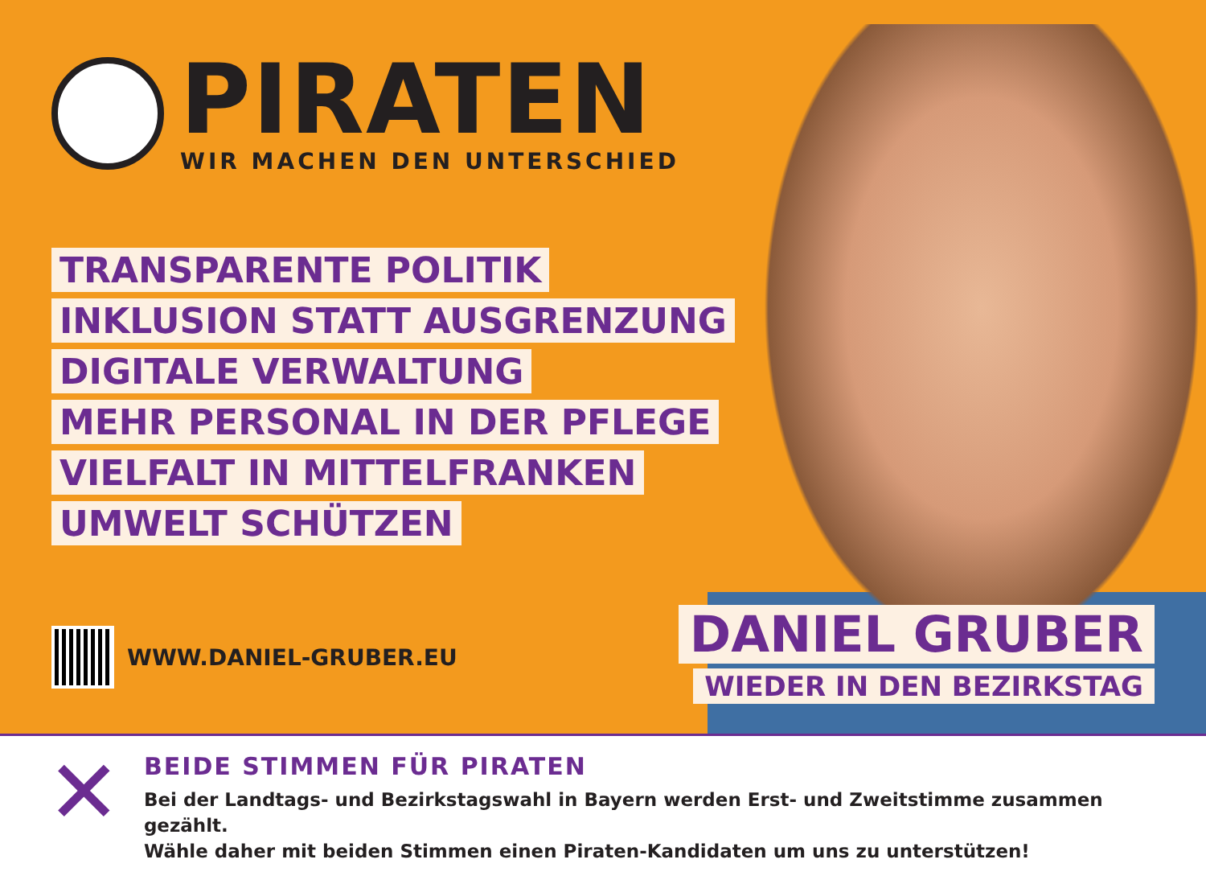PIRATEN
WIR MACHEN DEN UNTERSCHIED
TRANSPARENTE POLITIK
INKLUSION STATT AUSGRENZUNG
DIGITALE VERWALTUNG
MEHR PERSONAL IN DER PFLEGE
VIELFALT IN MITTELFRANKEN
UMWELT SCHÜTZEN
WWW.DANIEL-GRUBER.EU
DANIEL GRUBER
WIEDER IN DEN BEZIRKSTAG
✕
BEIDE STIMMEN FÜR PIRATEN
Bei der Landtags- und Bezirkstagswahl in Bayern werden Erst- und Zweitstimme zusammen gezählt.
Wähle daher mit beiden Stimmen einen Piraten-Kandidaten um uns zu unterstützen!